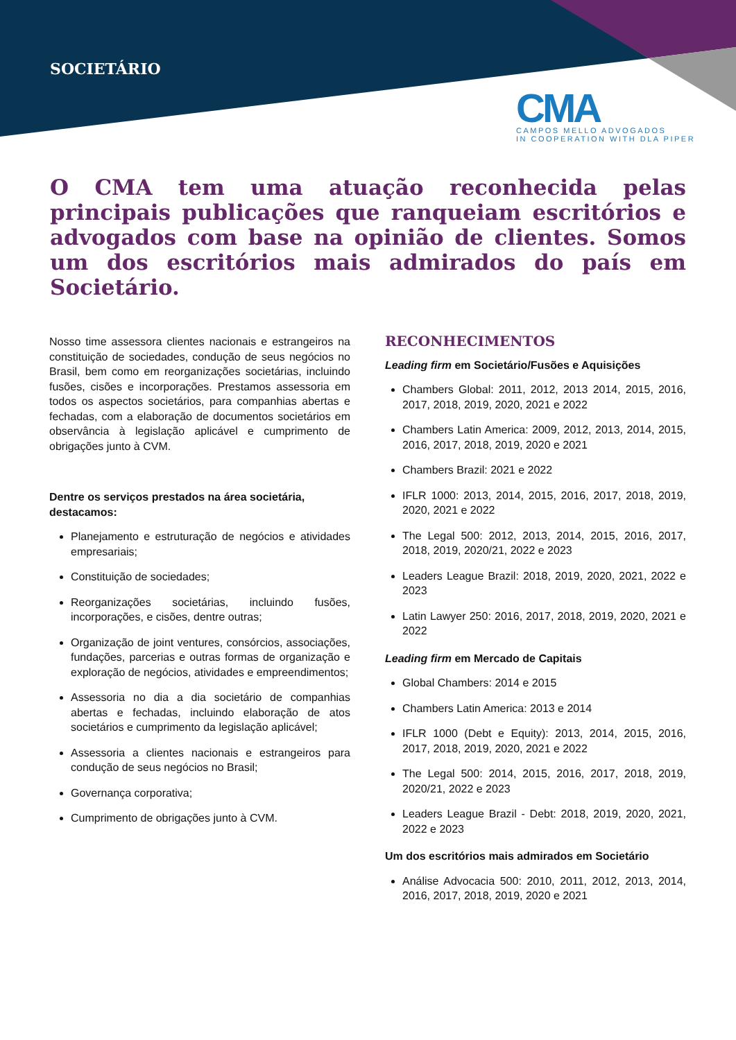SOCIETÁRIO
CMA
CAMPOS MELLO ADVOGADOS
IN COOPERATION WITH DLA PIPER
O CMA tem uma atuação reconhecida pelas principais publicações que ranqueiam escritórios e advogados com base na opinião de clientes. Somos um dos escritórios mais admirados do país em Societário.
Nosso time assessora clientes nacionais e estrangeiros na constituição de sociedades, condução de seus negócios no Brasil, bem como em reorganizações societárias, incluindo fusões, cisões e incorporações. Prestamos assessoria em todos os aspectos societários, para companhias abertas e fechadas, com a elaboração de documentos societários em observância à legislação aplicável e cumprimento de obrigações junto à CVM.
Dentre os serviços prestados na área societária, destacamos:
Planejamento e estruturação de negócios e atividades empresariais;
Constituição de sociedades;
Reorganizações societárias, incluindo fusões, incorporações, e cisões, dentre outras;
Organização de joint ventures, consórcios, associações, fundações, parcerias e outras formas de organização e exploração de negócios, atividades e empreendimentos;
Assessoria no dia a dia societário de companhias abertas e fechadas, incluindo elaboração de atos societários e cumprimento da legislação aplicável;
Assessoria a clientes nacionais e estrangeiros para condução de seus negócios no Brasil;
Governança corporativa;
Cumprimento de obrigações junto à CVM.
RECONHECIMENTOS
Leading firm em Societário/Fusões e Aquisições
Chambers Global: 2011, 2012, 2013 2014, 2015, 2016, 2017, 2018, 2019, 2020, 2021 e 2022
Chambers Latin America: 2009, 2012, 2013, 2014, 2015, 2016, 2017, 2018, 2019, 2020 e 2021
Chambers Brazil: 2021 e 2022
IFLR 1000: 2013, 2014, 2015, 2016, 2017, 2018, 2019, 2020, 2021 e 2022
The Legal 500: 2012, 2013, 2014, 2015, 2016, 2017, 2018, 2019, 2020/21, 2022 e 2023
Leaders League Brazil: 2018, 2019, 2020, 2021, 2022 e 2023
Latin Lawyer 250: 2016, 2017, 2018, 2019, 2020, 2021 e 2022
Leading firm em Mercado de Capitais
Global Chambers: 2014 e 2015
Chambers Latin America: 2013 e 2014
IFLR 1000 (Debt e Equity): 2013, 2014, 2015, 2016, 2017, 2018, 2019, 2020, 2021 e 2022
The Legal 500: 2014, 2015, 2016, 2017, 2018, 2019, 2020/21, 2022 e 2023
Leaders League Brazil - Debt: 2018, 2019, 2020, 2021, 2022 e 2023
Um dos escritórios mais admirados em Societário
Análise Advocacia 500: 2010, 2011, 2012, 2013, 2014, 2016, 2017, 2018, 2019, 2020 e 2021